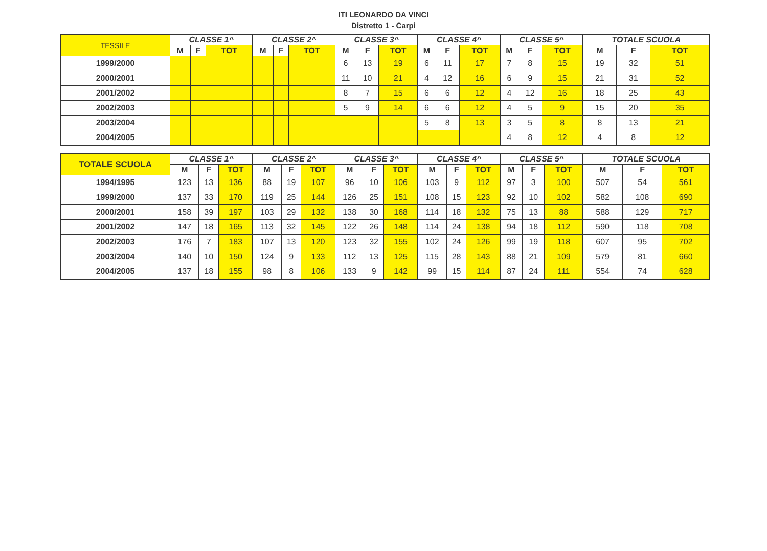ITI LEONARDO DA VINCI
Distretto 1 - Carpi
| TESSILE | CLASSE 1^ | | | CLASSE 2^ | | | CLASSE 3^ | | | CLASSE 4^ | | | CLASSE 5^ | | | TOTALE SCUOLA | | |
| --- | --- | --- | --- | --- | --- | --- | --- | --- | --- | --- | --- | --- | --- | --- | --- | --- | --- | --- |
| | M | F | TOT | M | F | TOT | M | F | TOT | M | F | TOT | M | F | TOT | M | F | TOT |
| 1999/2000 | | | | | | | 6 | 13 | 19 | 6 | 11 | 17 | 7 | 8 | 15 | 19 | 32 | 51 |
| 2000/2001 | | | | | | | 11 | 10 | 21 | 4 | 12 | 16 | 6 | 9 | 15 | 21 | 31 | 52 |
| 2001/2002 | | | | | | | 8 | 7 | 15 | 6 | 6 | 12 | 4 | 12 | 16 | 18 | 25 | 43 |
| 2002/2003 | | | | | | | 5 | 9 | 14 | 6 | 6 | 12 | 4 | 5 | 9 | 15 | 20 | 35 |
| 2003/2004 | | | | | | | | | | 5 | 8 | 13 | 3 | 5 | 8 | 8 | 13 | 21 |
| 2004/2005 | | | | | | | | | | | | | 4 | 8 | 12 | 4 | 8 | 12 |
| TOTALE SCUOLA | CLASSE 1^ | | | CLASSE 2^ | | | CLASSE 3^ | | | CLASSE 4^ | | | CLASSE 5^ | | | TOTALE SCUOLA | | |
| --- | --- | --- | --- | --- | --- | --- | --- | --- | --- | --- | --- | --- | --- | --- | --- | --- | --- | --- |
| | M | F | TOT | M | F | TOT | M | F | TOT | M | F | TOT | M | F | TOT | M | F | TOT |
| 1994/1995 | 123 | 13 | 136 | 88 | 19 | 107 | 96 | 10 | 106 | 103 | 9 | 112 | 97 | 3 | 100 | 507 | 54 | 561 |
| 1999/2000 | 137 | 33 | 170 | 119 | 25 | 144 | 126 | 25 | 151 | 108 | 15 | 123 | 92 | 10 | 102 | 582 | 108 | 690 |
| 2000/2001 | 158 | 39 | 197 | 103 | 29 | 132 | 138 | 30 | 168 | 114 | 18 | 132 | 75 | 13 | 88 | 588 | 129 | 717 |
| 2001/2002 | 147 | 18 | 165 | 113 | 32 | 145 | 122 | 26 | 148 | 114 | 24 | 138 | 94 | 18 | 112 | 590 | 118 | 708 |
| 2002/2003 | 176 | 7 | 183 | 107 | 13 | 120 | 123 | 32 | 155 | 102 | 24 | 126 | 99 | 19 | 118 | 607 | 95 | 702 |
| 2003/2004 | 140 | 10 | 150 | 124 | 9 | 133 | 112 | 13 | 125 | 115 | 28 | 143 | 88 | 21 | 109 | 579 | 81 | 660 |
| 2004/2005 | 137 | 18 | 155 | 98 | 8 | 106 | 133 | 9 | 142 | 99 | 15 | 114 | 87 | 24 | 111 | 554 | 74 | 628 |